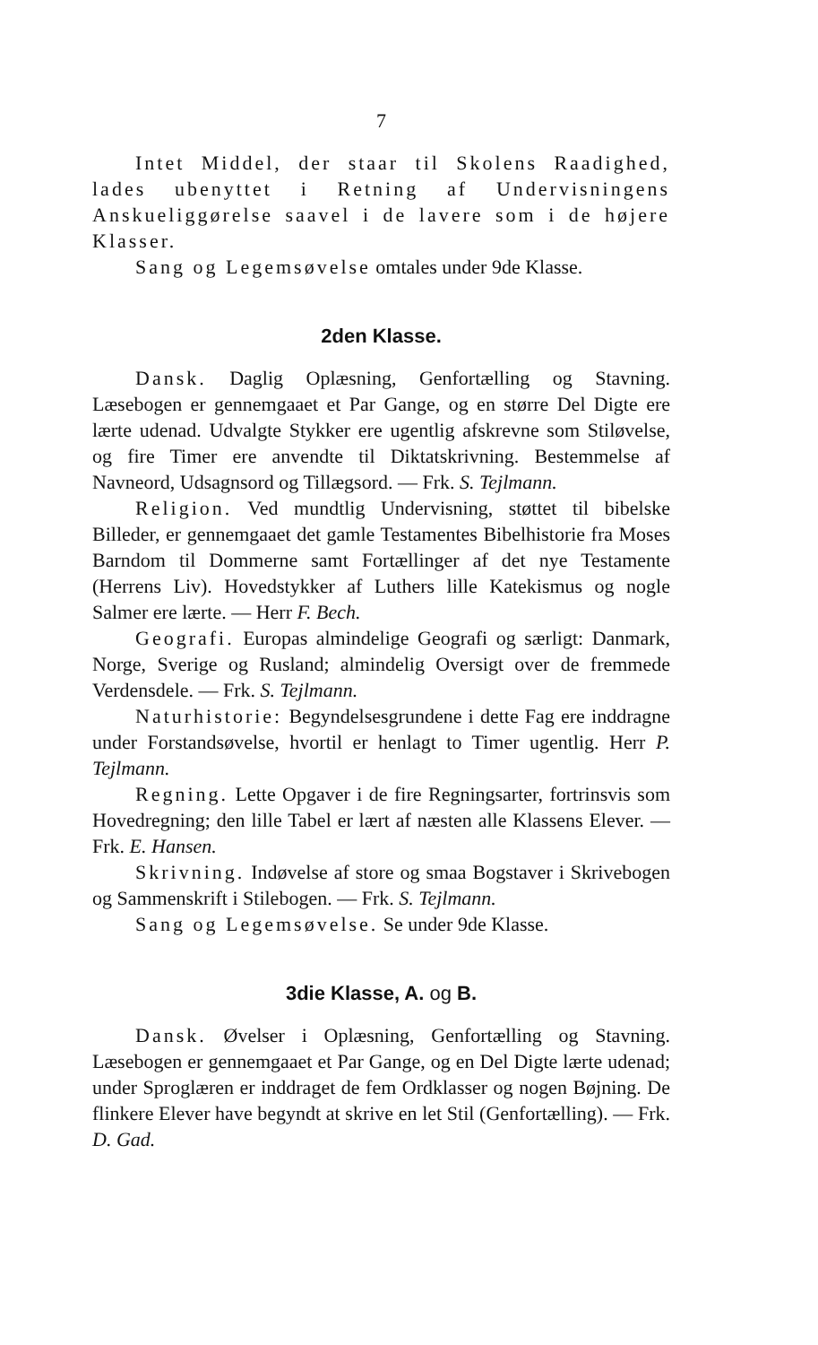7
Intet Middel, der staar til Skolens Raadighed, lades ubenyttet i Retning af Undervisningens Anskueliggørelse saavel i de lavere som i de højere Klasser.
Sang og Legemsøvelse omtales under 9de Klasse.
2den Klasse.
Dansk. Daglig Oplæsning, Genfortælling og Stavning. Læsebogen er gennemgaaet et Par Gange, og en større Del Digte ere lærte udenad. Udvalgte Stykker ere ugentlig afskrevne som Stiløvelse, og fire Timer ere anvendte til Diktatskrivning. Bestemmelse af Navneord, Udsagnsord og Tillægsord. — Frk. S. Tejlmann.
Religion. Ved mundtlig Undervisning, støttet til bibelske Billeder, er gennemgaaet det gamle Testamentes Bibelhistorie fra Moses Barndom til Dommerne samt Fortællinger af det nye Testamente (Herrens Liv). Hovedstykker af Luthers lille Katekismus og nogle Salmer ere lærte. — Herr F. Bech.
Geografi. Europas almindelige Geografi og særligt: Danmark, Norge, Sverige og Rusland; almindelig Oversigt over de fremmede Verdensdele. — Frk. S. Tejlmann.
Naturhistorie: Begyndelsesgrundene i dette Fag ere inddragne under Forstandsøvelse, hvortil er henlagt to Timer ugentlig. Herr P. Tejlmann.
Regning. Lette Opgaver i de fire Regningsarter, fortrinsvis som Hovedregning; den lille Tabel er lært af næsten alle Klassens Elever. — Frk. E. Hansen.
Skrivning. Indøvelse af store og smaa Bogstaver i Skrivebogen og Sammenskrift i Stilebogen. — Frk. S. Tejlmann.
Sang og Legemsøvelse. Se under 9de Klasse.
3die Klasse, A. og B.
Dansk. Øvelser i Oplæsning, Genfortælling og Stavning. Læsebogen er gennemgaaet et Par Gange, og en Del Digte lærte udenad; under Sproglæren er inddraget de fem Ordklasser og nogen Bøjning. De flinkere Elever have begyndt at skrive en let Stil (Genfortælling). — Frk. D. Gad.